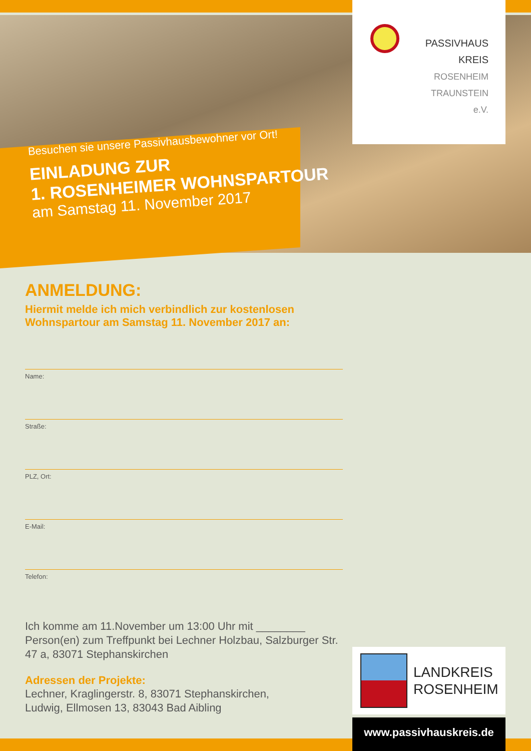Besuchen sie unsere Passivhausbewohner vor Ort!
EINLADUNG ZUR
1. ROSENHEIMER WOHNSPARTOUR
am Samstag 11. November 2017
PASSIVHAUS
KREIS
ROSENHEIM
TRAUNSTEIN
e.V.
ANMELDUNG:
Hiermit melde ich mich verbindlich zur kostenlosen Wohnspartour am Samstag 11. November 2017 an:
Name:
Straße:
PLZ, Ort:
E-Mail:
Telefon:
Ich komme am 11.November um 13:00 Uhr mit ________ Person(en) zum Treffpunkt bei Lechner Holzbau, Salzburger Str. 47 a, 83071 Stephanskirchen
Adressen der Projekte:
Lechner, Kraglingerstr. 8, 83071 Stephanskirchen,
Ludwig, Ellmosen 13, 83043 Bad Aibling
LANDKREIS
ROSENHEIM
www.passivhauskreis.de